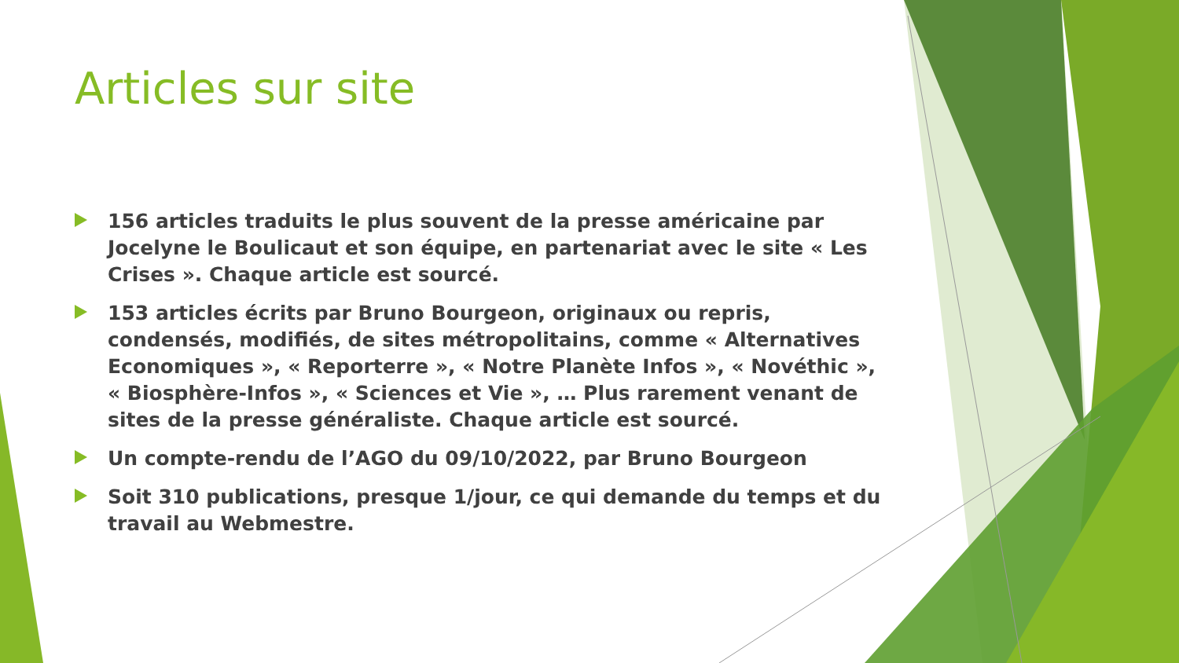Articles sur site
156 articles traduits le plus souvent de la presse américaine par Jocelyne le Boulicaut et son équipe, en partenariat avec le site « Les Crises ». Chaque article est sourcé.
153 articles écrits par Bruno Bourgeon, originaux ou repris, condensés, modifiés, de sites métropolitains, comme « Alternatives Economiques », « Reporterre », « Notre Planète Infos », « Novéthic », « Biosphère-Infos », « Sciences et Vie », … Plus rarement venant de sites de la presse généraliste. Chaque article est sourcé.
Un compte-rendu de l’AGO du 09/10/2022, par Bruno Bourgeon
Soit 310 publications, presque 1/jour, ce qui demande du temps et du travail au Webmestre.